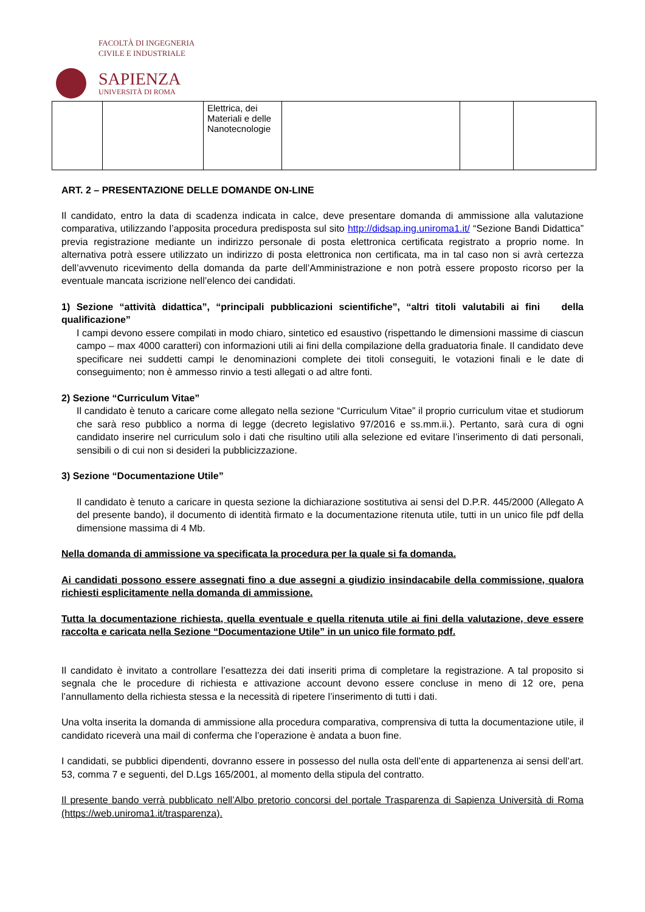FACOLTÀ DI INGEGNERIA
CIVILE E INDUSTRIALE
SAPIENZA
UNIVERSITÀ DI ROMA
| | | Elettrica, dei Materiali e delle Nanotecnologie | | | |
ART. 2 – PRESENTAZIONE DELLE DOMANDE ON-LINE
Il candidato, entro la data di scadenza indicata in calce, deve presentare domanda di ammissione alla valutazione comparativa, utilizzando l’apposita procedura predisposta sul sito http://didsap.ing.uniroma1.it/ “Sezione Bandi Didattica” previa registrazione mediante un indirizzo personale di posta elettronica certificata registrato a proprio nome. In alternativa potrà essere utilizzato un indirizzo di posta elettronica non certificata, ma in tal caso non si avrà certezza dell’avvenuto ricevimento della domanda da parte dell’Amministrazione e non potrà essere proposto ricorso per la eventuale mancata iscrizione nell’elenco dei candidati.
1) Sezione “attività didattica”, “principali pubblicazioni scientifiche”, “altri titoli valutabili ai fini della qualificazione”
I campi devono essere compilati in modo chiaro, sintetico ed esaustivo (rispettando le dimensioni massime di ciascun campo – max 4000 caratteri) con informazioni utili ai fini della compilazione della graduatoria finale. Il candidato deve specificare nei suddetti campi le denominazioni complete dei titoli conseguiti, le votazioni finali e le date di conseguimento; non è ammesso rinvio a testi allegati o ad altre fonti.
2) Sezione “Curriculum Vitae”
Il candidato è tenuto a caricare come allegato nella sezione “Curriculum Vitae” il proprio curriculum vitae et studiorum che sarà reso pubblico a norma di legge (decreto legislativo 97/2016 e ss.mm.ii.). Pertanto, sarà cura di ogni candidato inserire nel curriculum solo i dati che risultino utili alla selezione ed evitare l’inserimento di dati personali, sensibili o di cui non si desideri la pubblicizzazione.
3) Sezione “Documentazione Utile”
Il candidato è tenuto a caricare in questa sezione la dichiarazione sostitutiva ai sensi del D.P.R. 445/2000 (Allegato A del presente bando), il documento di identità firmato e la documentazione ritenuta utile, tutti in un unico file pdf della dimensione massima di 4 Mb.
Nella domanda di ammissione va specificata la procedura per la quale si fa domanda.
Ai candidati possono essere assegnati fino a due assegni a giudizio insindacabile della commissione, qualora richiesti esplicitamente nella domanda di ammissione.
Tutta la documentazione richiesta, quella eventuale e quella ritenuta utile ai fini della valutazione, deve essere raccolta e caricata nella Sezione “Documentazione Utile” in un unico file formato pdf.
Il candidato è invitato a controllare l’esattezza dei dati inseriti prima di completare la registrazione. A tal proposito si segnala che le procedure di richiesta e attivazione account devono essere concluse in meno di 12 ore, pena l’annullamento della richiesta stessa e la necessità di ripetere l’inserimento di tutti i dati.
Una volta inserita la domanda di ammissione alla procedura comparativa, comprensiva di tutta la documentazione utile, il candidato riceverà una mail di conferma che l’operazione è andata a buon fine.
I candidati, se pubblici dipendenti, dovranno essere in possesso del nulla osta dell’ente di appartenenza ai sensi dell’art. 53, comma 7 e seguenti, del D.Lgs 165/2001, al momento della stipula del contratto.
Il presente bando verrà pubblicato nell’Albo pretorio concorsi del portale Trasparenza di Sapienza Università di Roma (https://web.uniroma1.it/trasparenza).